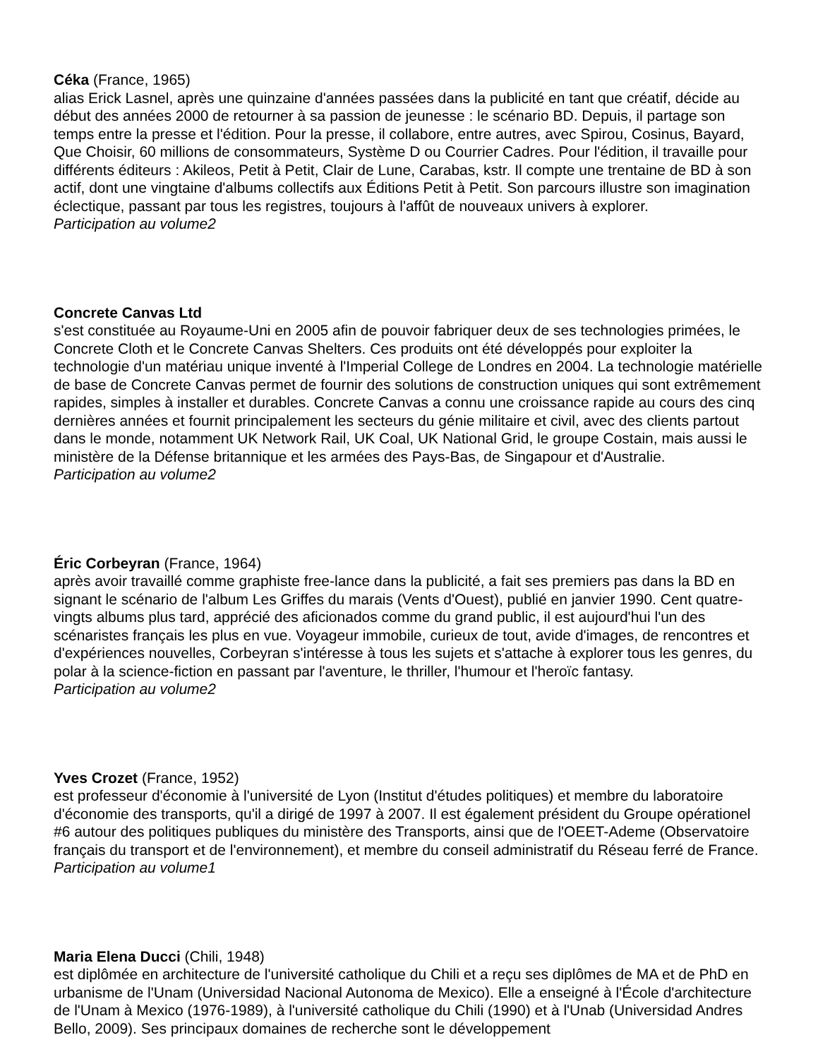Céka (France, 1965)
alias Erick Lasnel, après une quinzaine d'années passées dans la publicité en tant que créatif, décide au début des années 2000 de retourner à sa passion de jeunesse : le scénario BD. Depuis, il partage son temps entre la presse et l'édition. Pour la presse, il collabore, entre autres, avec Spirou, Cosinus, Bayard, Que Choisir, 60 millions de consommateurs, Système D ou Courrier Cadres. Pour l'édition, il travaille pour différents éditeurs : Akileos, Petit à Petit, Clair de Lune, Carabas, kstr. Il compte une trentaine de BD à son actif, dont une vingtaine d'albums collectifs aux Éditions Petit à Petit. Son parcours illustre son imagination éclectique, passant par tous les registres, toujours à l'affût de nouveaux univers à explorer.
Participation au volume2
Concrete Canvas Ltd
s'est constituée au Royaume-Uni en 2005 afin de pouvoir fabriquer deux de ses technologies primées, le Concrete Cloth et le Concrete Canvas Shelters. Ces produits ont été développés pour exploiter la technologie d'un matériau unique inventé à l'Imperial College de Londres en 2004. La technologie matérielle de base de Concrete Canvas permet de fournir des solutions de construction uniques qui sont extrêmement rapides, simples à installer et durables. Concrete Canvas a connu une croissance rapide au cours des cinq dernières années et fournit principalement les secteurs du génie militaire et civil, avec des clients partout dans le monde, notamment UK Network Rail, UK Coal, UK National Grid, le groupe Costain, mais aussi le ministère de la Défense britannique et les armées des Pays-Bas, de Singapour et d'Australie.
Participation au volume2
Éric Corbeyran (France, 1964)
après avoir travaillé comme graphiste free-lance dans la publicité, a fait ses premiers pas dans la BD en signant le scénario de l'album Les Griffes du marais (Vents d'Ouest), publié en janvier 1990. Cent quatre-vingts albums plus tard, apprécié des aficionados comme du grand public, il est aujourd'hui l'un des scénaristes français les plus en vue. Voyageur immobile, curieux de tout, avide d'images, de rencontres et d'expériences nouvelles, Corbeyran s'intéresse à tous les sujets et s'attache à explorer tous les genres, du polar à la science-fiction en passant par l'aventure, le thriller, l'humour et l'heroïc fantasy.
Participation au volume2
Yves Crozet (France, 1952)
est professeur d'économie à l'université de Lyon (Institut d'études politiques) et membre du laboratoire d'économie des transports, qu'il a dirigé de 1997 à 2007. Il est également président du Groupe opérationel #6 autour des politiques publiques du ministère des Transports, ainsi que de l'OEET-Ademe (Observatoire français du transport et de l'environnement), et membre du conseil administratif du Réseau ferré de France.
Participation au volume1
Maria Elena Ducci (Chili, 1948)
est diplômée en architecture de l'université catholique du Chili et a reçu ses diplômes de MA et de PhD en urbanisme de l'Unam (Universidad Nacional Autonoma de Mexico). Elle a enseigné à l'École d'architecture de l'Unam à Mexico (1976-1989), à l'université catholique du Chili (1990) et à l'Unab (Universidad Andres Bello, 2009). Ses principaux domaines de recherche sont le développement